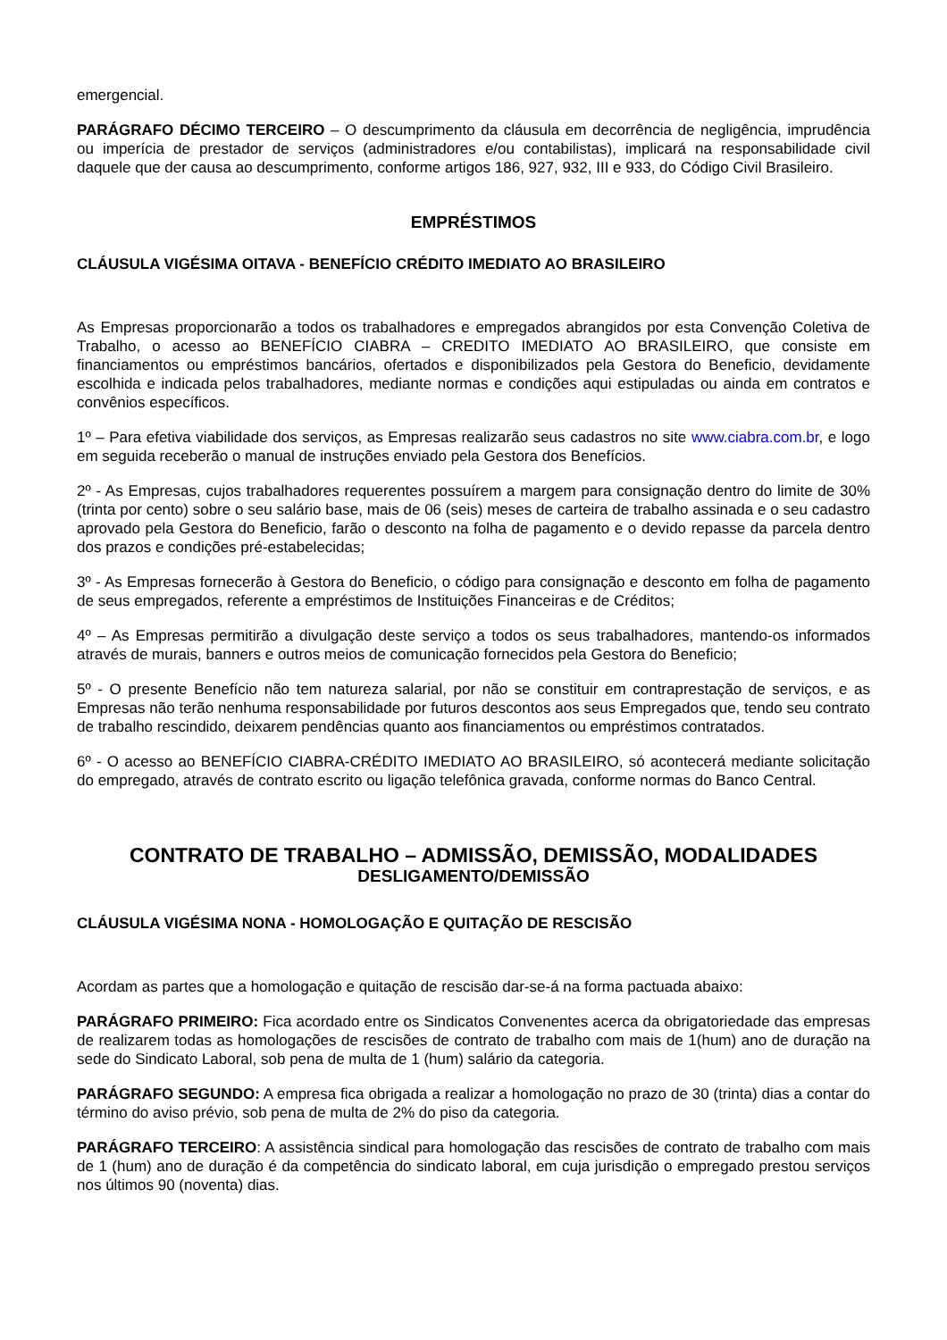emergencial.
PARÁGRAFO DÉCIMO TERCEIRO – O descumprimento da cláusula em decorrência de negligência, imprudência ou imperícia de prestador de serviços (administradores e/ou contabilistas), implicará na responsabilidade civil daquele que der causa ao descumprimento, conforme artigos 186, 927, 932, III e 933, do Código Civil Brasileiro.
EMPRÉSTIMOS
CLÁUSULA VIGÉSIMA OITAVA - BENEFÍCIO CRÉDITO IMEDIATO AO BRASILEIRO
As Empresas proporcionarão a todos os trabalhadores e empregados abrangidos por esta Convenção Coletiva de Trabalho, o acesso ao BENEFÍCIO CIABRA – CREDITO IMEDIATO AO BRASILEIRO, que consiste em financiamentos ou empréstimos bancários, ofertados e disponibilizados pela Gestora do Beneficio, devidamente escolhida e indicada pelos trabalhadores, mediante normas e condições aqui estipuladas ou ainda em contratos e convênios específicos.
1º – Para efetiva viabilidade dos serviços, as Empresas realizarão seus cadastros no site www.ciabra.com.br, e logo em seguida receberão o manual de instruções enviado pela Gestora dos Benefícios.
2º - As Empresas, cujos trabalhadores requerentes possuírem a margem para consignação dentro do limite de 30% (trinta por cento) sobre o seu salário base, mais de 06 (seis) meses de carteira de trabalho assinada e o seu cadastro aprovado pela Gestora do Beneficio, farão o desconto na folha de pagamento e o devido repasse da parcela dentro dos prazos e condições pré-estabelecidas;
3º - As Empresas fornecerão à Gestora do Beneficio, o código para consignação e desconto em folha de pagamento de seus empregados, referente a empréstimos de Instituições Financeiras e de Créditos;
4º – As Empresas permitirão a divulgação deste serviço a todos os seus trabalhadores, mantendo-os informados através de murais, banners e outros meios de comunicação fornecidos pela Gestora do Beneficio;
5º - O presente Benefício não tem natureza salarial, por não se constituir em contraprestação de serviços, e as Empresas não terão nenhuma responsabilidade por futuros descontos aos seus Empregados que, tendo seu contrato de trabalho rescindido, deixarem pendências quanto aos financiamentos ou empréstimos contratados.
6º - O acesso ao BENEFÍCIO CIABRA-CRÉDITO IMEDIATO AO BRASILEIRO, só acontecerá mediante solicitação do empregado, através de contrato escrito ou ligação telefônica gravada, conforme normas do Banco Central.
CONTRATO DE TRABALHO – ADMISSÃO, DEMISSÃO, MODALIDADES
DESLIGAMENTO/DEMISSÃO
CLÁUSULA VIGÉSIMA NONA - HOMOLOGAÇÃO E QUITAÇÃO DE RESCISÃO
Acordam as partes que a homologação e quitação de rescisão dar-se-á na forma pactuada abaixo:
PARÁGRAFO PRIMEIRO: Fica acordado entre os Sindicatos Convenentes acerca da obrigatoriedade das empresas de realizarem todas as homologações de rescisões de contrato de trabalho com mais de 1(hum) ano de duração na sede do Sindicato Laboral, sob pena de multa de 1 (hum) salário da categoria.
PARÁGRAFO SEGUNDO: A empresa fica obrigada a realizar a homologação no prazo de 30 (trinta) dias a contar do término do aviso prévio, sob pena de multa de 2% do piso da categoria.
PARÁGRAFO TERCEIRO: A assistência sindical para homologação das rescisões de contrato de trabalho com mais de 1 (hum) ano de duração é da competência do sindicato laboral, em cuja jurisdição o empregado prestou serviços nos últimos 90 (noventa) dias.